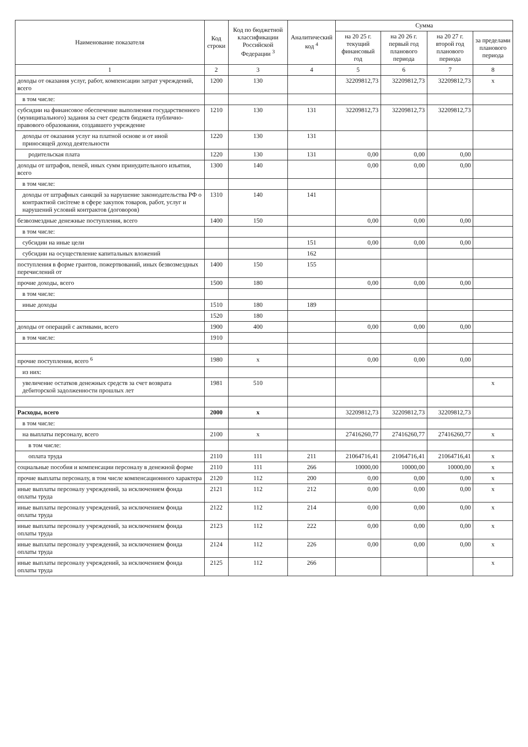| Наименование показателя | Код строки | Код по бюджетной классификации Российской Федерации <sup>3</sup> | Аналитический код <sup>4</sup> | Сумма | | | |
| --- | --- | --- | --- | --- | --- | --- | --- |
| | | | | на 20 25 г. текущий финансовый год | на 20 26 г. первый год планового периода | на 20 27 г. второй год планового периода | за пределами планового периода |
| 1 | 2 | 3 | 4 | 5 | 6 | 7 | 8 |
| доходы от оказания услуг, работ, компенсации затрат учреждений, всего | 1200 | 130 | | 32209812,73 | 32209812,73 | 32209812,73 | х |
| в том числе: | | | | | | | |
| субсидии на финансовое обеспечение выполнения государственного (муниципального) задания за счет средств бюджета публично-правового образования, создавшего учреждение | 1210 | 130 | 131 | 32209812,73 | 32209812,73 | 32209812,73 | |
| доходы от оказания услуг на платной основе и от иной приносящей доход деятельности | 1220 | 130 | 131 | | | | |
| родительская плата | 1220 | 130 | 131 | 0,00 | 0,00 | 0,00 | |
| доходы от штрафов, пеней, иных сумм принудительного изъятия, всего | 1300 | 140 | | 0,00 | 0,00 | 0,00 | |
| в том числе: | | | | | | | |
| доходы от штрафных санкций за нарушение законодательства РФ о контрактной сисiтеме в сфере закупок товаров, работ, услуг и нарушений условий контрактов (договоров) | 1310 | 140 | 141 | | | | |
| безвозмездные денежные поступления, всего | 1400 | 150 | | 0,00 | 0,00 | 0,00 | |
| в том числе: | | | | | | | |
| субсидии на иные цели | | | 151 | 0,00 | 0,00 | 0,00 | |
| субсидии на осуществление капитальных вложений | | | 162 | | | | |
| поступления в форме грантов, пожертвований, иных безвозмездных перечислений от | 1400 | 150 | 155 | | | | |
| прочие доходы, всего | 1500 | 180 | | 0,00 | 0,00 | 0,00 | |
| в том числе: | | | | | | | |
| иные доходы | 1510 | 180 | 189 | | | | |
| | 1520 | 180 | | | | | |
| доходы от операций с активами, всего | 1900 | 400 | | 0,00 | 0,00 | 0,00 | |
| в том числе: | 1910 | | | | | | |
| прочие поступления, всего <sup>6</sup> | 1980 | х | | 0,00 | 0,00 | 0,00 | |
| из них: | | | | | | | |
| увеличение остатков денежных средств за счет возврата дебиторской задолженности прошлых лет | 1981 | 510 | | | | | х |
| Расходы, всего | 2000 | х | | 32209812,73 | 32209812,73 | 32209812,73 | |
| в том числе: | | | | | | | |
| на выплаты персоналу, всего | 2100 | х | | 27416260,77 | 27416260,77 | 27416260,77 | х |
| в том числе: | | | | | | | |
| оплата труда | 2110 | 111 | 211 | 21064716,41 | 21064716,41 | 21064716,41 | х |
| социальные пособия и компенсации персоналу в денежной форме | 2110 | 111 | 266 | 10000,00 | 10000,00 | 10000,00 | х |
| прочие выплаты персоналу, в том числе компенсационного характера | 2120 | 112 | 200 | 0,00 | 0,00 | 0,00 | х |
| иные выплаты персоналу учреждений, за исключением фонда оплаты труда | 2121 | 112 | 212 | 0,00 | 0,00 | 0,00 | х |
| иные выплаты персоналу учреждений, за исключением фонда оплаты труда | 2122 | 112 | 214 | 0,00 | 0,00 | 0,00 | х |
| иные выплаты персоналу учреждений, за исключением фонда оплаты труда | 2123 | 112 | 222 | 0,00 | 0,00 | 0,00 | х |
| иные выплаты персоналу учреждений, за исключением фонда оплаты труда | 2124 | 112 | 226 | 0,00 | 0,00 | 0,00 | х |
| иные выплаты персоналу учреждений, за исключением фонда оплаты труда | 2125 | 112 | 266 | | | | х |